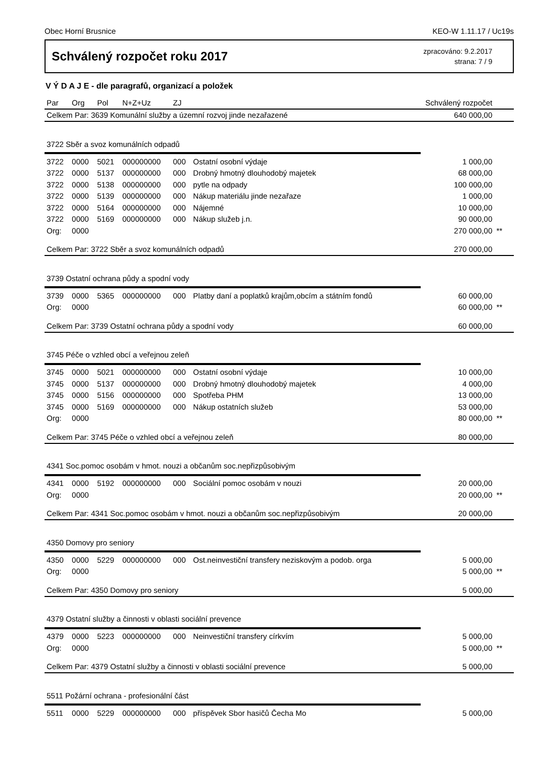Obec Horní Brusnice KEO-W 1.11.17 / Uc19s
Schválený rozpočet roku 2017
zpracováno: 9.2.2017
strana: 7 / 9
V Ý D A J E - dle paragrafů, organizací a položek
| Par | Org | Pol | N+Z+Uz | ZJ | | Schválený rozpočet | |
| --- | --- | --- | --- | --- | --- | --- | --- |
| Celkem Par: 3639 Komunální služby a územní rozvoj jinde nezařazené | | | | | | 640 000,00 | |
| 3722 Sběr a svoz komunálních odpadů | | | | | | | |
| 3722 | 0000 | 5021 | 000000000 | 000 | Ostatní osobní výdaje | 1 000,00 | |
| 3722 | 0000 | 5137 | 000000000 | 000 | Drobný hmotný dlouhodobý majetek | 68 000,00 | |
| 3722 | 0000 | 5138 | 000000000 | 000 | pytle na odpady | 100 000,00 | |
| 3722 | 0000 | 5139 | 000000000 | 000 | Nákup materiálu jinde nezařaze | 1 000,00 | |
| 3722 | 0000 | 5164 | 000000000 | 000 | Nájemné | 10 000,00 | |
| 3722 | 0000 | 5169 | 000000000 | 000 | Nákup služeb j.n. | 90 000,00 | |
| Org: | 0000 | | | | | 270 000,00 | ** |
| Celkem Par: 3722 Sběr a svoz komunálních odpadů | | | | | | 270 000,00 | |
| 3739 Ostatní ochrana půdy a spodní vody | | | | | | | |
| 3739 | 0000 | 5365 | 000000000 | 000 | Platby daní a poplatků krajům,obcím a státním fondů | 60 000,00 | |
| Org: | 0000 | | | | | 60 000,00 | ** |
| Celkem Par: 3739 Ostatní ochrana půdy a spodní vody | | | | | | 60 000,00 | |
| 3745 Péče o vzhled obcí a veřejnou zeleň | | | | | | | |
| 3745 | 0000 | 5021 | 000000000 | 000 | Ostatní osobní výdaje | 10 000,00 | |
| 3745 | 0000 | 5137 | 000000000 | 000 | Drobný hmotný dlouhodobý majetek | 4 000,00 | |
| 3745 | 0000 | 5156 | 000000000 | 000 | Spotřeba PHM | 13 000,00 | |
| 3745 | 0000 | 5169 | 000000000 | 000 | Nákup ostatních služeb | 53 000,00 | |
| Org: | 0000 | | | | | 80 000,00 | ** |
| Celkem Par: 3745 Péče o vzhled obcí a veřejnou zeleň | | | | | | 80 000,00 | |
| 4341 Soc.pomoc osobám v hmot. nouzi a občanům soc.nepřizpůsobivým | | | | | | | |
| 4341 | 0000 | 5192 | 000000000 | 000 | Sociální pomoc osobám v nouzi | 20 000,00 | |
| Org: | 0000 | | | | | 20 000,00 | ** |
| Celkem Par: 4341 Soc.pomoc osobám v hmot. nouzi a občanům soc.nepřizpůsobivým | | | | | | 20 000,00 | |
| 4350 Domovy pro seniory | | | | | | | |
| 4350 | 0000 | 5229 | 000000000 | 000 | Ost.neinvestiční transfery neziskovým a podob. orga | 5 000,00 | |
| Org: | 0000 | | | | | 5 000,00 | ** |
| Celkem Par: 4350 Domovy pro seniory | | | | | | 5 000,00 | |
| 4379 Ostatní služby a činnosti v oblasti sociální prevence | | | | | | | |
| 4379 | 0000 | 5223 | 000000000 | 000 | Neinvestiční transfery církvím | 5 000,00 | |
| Org: | 0000 | | | | | 5 000,00 | ** |
| Celkem Par: 4379 Ostatní služby a činnosti v oblasti sociální prevence | | | | | | 5 000,00 | |
| 5511 Požární ochrana - profesionální část | | | | | | | |
| 5511 | 0000 | 5229 | 000000000 | 000 | příspěvek Sbor hasičů Čecha Mo | 5 000,00 | |